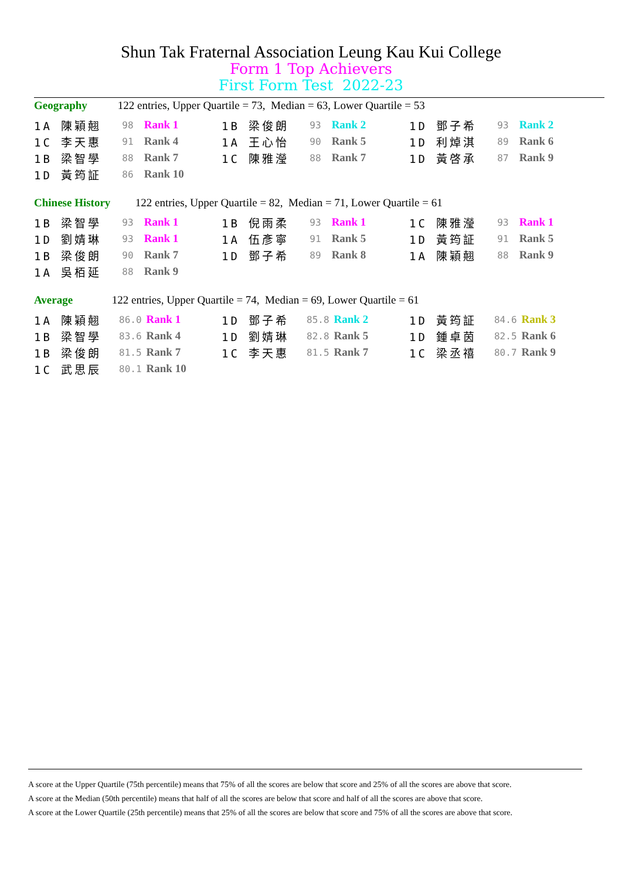Shun Tak Fraternal Association Leung Kau Kui College
Form 1 Top Achievers
First Form Test 2022-23
Geography 122 entries, Upper Quartile = 73, Median = 63, Lower Quartile = 53
| 1A 陳穎翹 | 98 | Rank 1 | 1B 梁俊朗 | 93 | Rank 2 | 1D 鄧子希 | 93 | Rank 2 |
| 1C 李天惠 | 91 | Rank 4 | 1A 王心怡 | 90 | Rank 5 | 1D 利焯淇 | 89 | Rank 6 |
| 1B 梁智學 | 88 | Rank 7 | 1C 陳雅瀅 | 88 | Rank 7 | 1D 黃啓承 | 87 | Rank 9 |
| 1D 黃筠証 | 86 | Rank 10 | | | | | | |
Chinese History 122 entries, Upper Quartile = 82, Median = 71, Lower Quartile = 61
| 1B 梁智學 | 93 | Rank 1 | 1B 倪雨柔 | 93 | Rank 1 | 1C 陳雅瀅 | 93 | Rank 1 |
| 1D 劉婧琳 | 93 | Rank 1 | 1A 伍彥寧 | 91 | Rank 5 | 1D 黃筠証 | 91 | Rank 5 |
| 1B 梁俊朗 | 90 | Rank 7 | 1D 鄧子希 | 89 | Rank 8 | 1A 陳穎翹 | 88 | Rank 9 |
| 1A 吳栢延 | 88 | Rank 9 | | | | | | |
Average 122 entries, Upper Quartile = 74, Median = 69, Lower Quartile = 61
| 1A 陳穎翹 | 86.0 | Rank 1 | 1D 鄧子希 | 85.8 | Rank 2 | 1D 黃筠証 | 84.6 | Rank 3 |
| 1B 梁智學 | 83.6 | Rank 4 | 1D 劉婧琳 | 82.8 | Rank 5 | 1D 鍾卓茵 | 82.5 | Rank 6 |
| 1B 梁俊朗 | 81.5 | Rank 7 | 1C 李天惠 | 81.5 | Rank 7 | 1C 梁丞禧 | 80.7 | Rank 9 |
| 1C 武思辰 | 80.1 | Rank 10 | | | | | | |
A score at the Upper Quartile (75th percentile) means that 75% of all the scores are below that score and 25% of all the scores are above that score.
A score at the Median (50th percentile) means that half of all the scores are below that score and half of all the scores are above that score.
A score at the Lower Quartile (25th percentile) means that 25% of all the scores are below that score and 75% of all the scores are above that score.